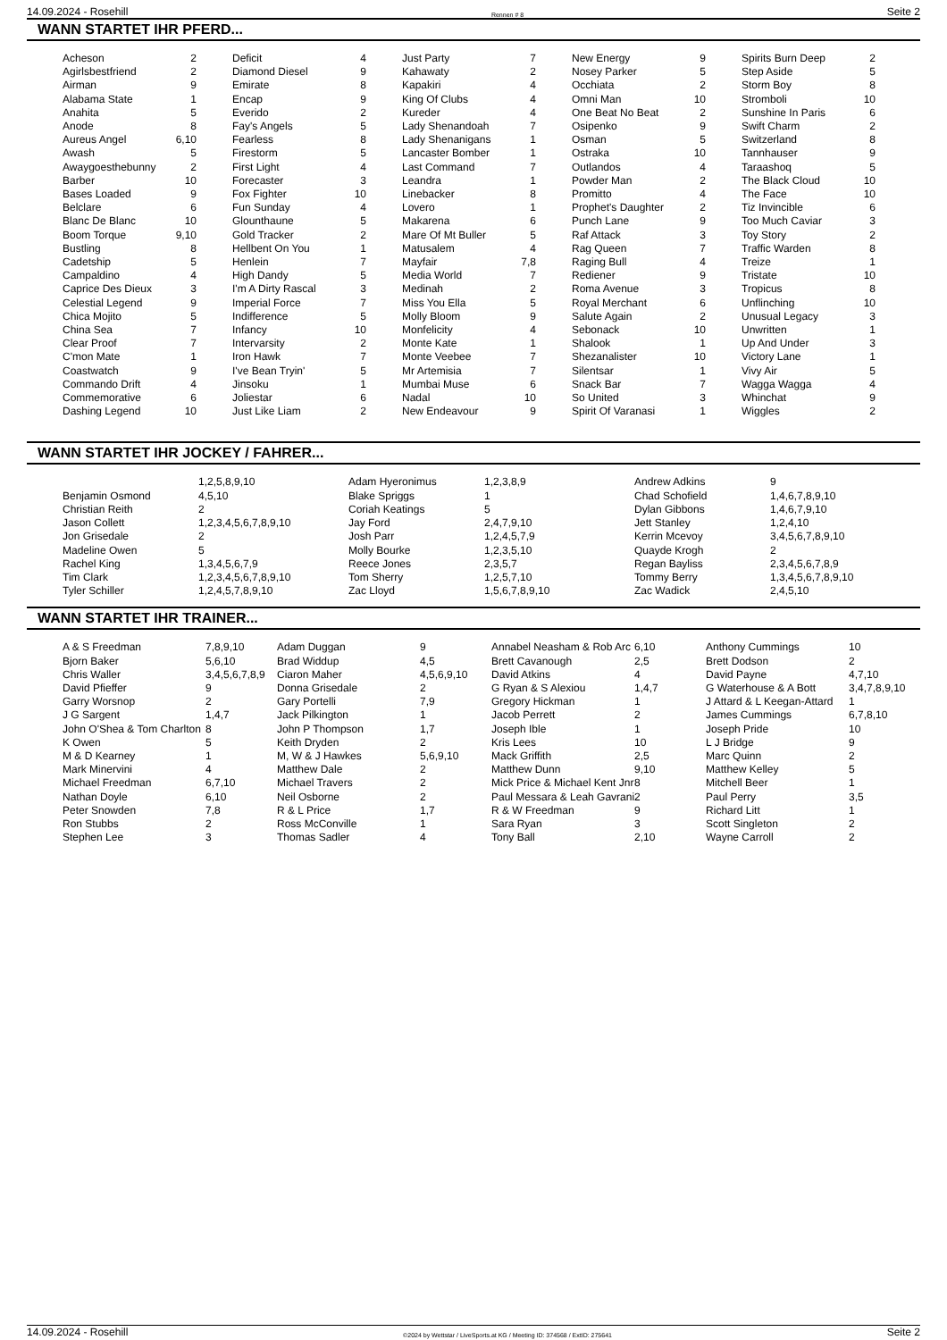14.09.2024 - Rosehill Rennen # 8 Seite 2
WANN STARTET IHR PFERD...
| Acheson | 2 | Deficit | 4 | Just Party | 7 | New Energy | 9 | Spirits Burn Deep | 2 |
| Agirlsbestfriend | 2 | Diamond Diesel | 9 | Kahawaty | 2 | Nosey Parker | 5 | Step Aside | 5 |
| Airman | 9 | Emirate | 8 | Kapakiri | 4 | Occhiata | 2 | Storm Boy | 8 |
| Alabama State | 1 | Encap | 9 | King Of Clubs | 4 | Omni Man | 10 | Stromboli | 10 |
| Anahita | 5 | Everido | 2 | Kureder | 4 | One Beat No Beat | 2 | Sunshine In Paris | 6 |
| Anode | 8 | Fay's Angels | 5 | Lady Shenandoah | 7 | Osipenko | 9 | Swift Charm | 2 |
| Aureus Angel | 6,10 | Fearless | 8 | Lady Shenanigans | 1 | Osman | 5 | Switzerland | 8 |
| Awash | 5 | Firestorm | 5 | Lancaster Bomber | 1 | Ostraka | 10 | Tannhauser | 9 |
| Awaygoesthebunny | 2 | First Light | 4 | Last Command | 7 | Outlandos | 4 | Taraashoq | 5 |
| Barber | 10 | Forecaster | 3 | Leandra | 1 | Powder Man | 2 | The Black Cloud | 10 |
| Bases Loaded | 9 | Fox Fighter | 10 | Linebacker | 8 | Promitto | 4 | The Face | 10 |
| Belclare | 6 | Fun Sunday | 4 | Lovero | 1 | Prophet's Daughter | 2 | Tiz Invincible | 6 |
| Blanc De Blanc | 10 | Glounthaune | 5 | Makarena | 6 | Punch Lane | 9 | Too Much Caviar | 3 |
| Boom Torque | 9,10 | Gold Tracker | 2 | Mare Of Mt Buller | 5 | Raf Attack | 3 | Toy Story | 2 |
| Bustling | 8 | Hellbent On You | 1 | Matusalem | 4 | Rag Queen | 7 | Traffic Warden | 8 |
| Cadetship | 5 | Henlein | 7 | Mayfair | 7,8 | Raging Bull | 4 | Treize | 1 |
| Campaldino | 4 | High Dandy | 5 | Media World | 7 | Rediener | 9 | Tristate | 10 |
| Caprice Des Dieux | 3 | I'm A Dirty Rascal | 3 | Medinah | 2 | Roma Avenue | 3 | Tropicus | 8 |
| Celestial Legend | 9 | Imperial Force | 7 | Miss You Ella | 5 | Royal Merchant | 6 | Unflinching | 10 |
| Chica Mojito | 5 | Indifference | 5 | Molly Bloom | 9 | Salute Again | 2 | Unusual Legacy | 3 |
| China Sea | 7 | Infancy | 10 | Monfelicity | 4 | Sebonack | 10 | Unwritten | 1 |
| Clear Proof | 7 | Intervarsity | 2 | Monte Kate | 1 | Shalook | 1 | Up And Under | 3 |
| C'mon Mate | 1 | Iron Hawk | 7 | Monte Veebee | 7 | Shezanalister | 10 | Victory Lane | 1 |
| Coastwatch | 9 | I've Bean Tryin' | 5 | Mr Artemisia | 7 | Silentsar | 1 | Vivy Air | 5 |
| Commando Drift | 4 | Jinsoku | 1 | Mumbai Muse | 6 | Snack Bar | 7 | Wagga Wagga | 4 |
| Commemorative | 6 | Joliestar | 6 | Nadal | 10 | So United | 3 | Whinchat | 9 |
| Dashing Legend | 10 | Just Like Liam | 2 | New Endeavour | 9 | Spirit Of Varanasi | 1 | Wiggles | 2 |
WANN STARTET IHR JOCKEY / FAHRER...
| | 1,2,5,8,9,10 | Adam Hyeronimus | 1,2,3,8,9 | Andrew Adkins | 9 |
| Benjamin Osmond | 4,5,10 | Blake Spriggs | 1 | Chad Schofield | 1,4,6,7,8,9,10 |
| Christian Reith | 2 | Coriah Keatings | 5 | Dylan Gibbons | 1,4,6,7,9,10 |
| Jason Collett | 1,2,3,4,5,6,7,8,9,10 | Jay Ford | 2,4,7,9,10 | Jett Stanley | 1,2,4,10 |
| Jon Grisedale | 2 | Josh Parr | 1,2,4,5,7,9 | Kerrin Mcevoy | 3,4,5,6,7,8,9,10 |
| Madeline Owen | 5 | Molly Bourke | 1,2,3,5,10 | Quayde Krogh | 2 |
| Rachel King | 1,3,4,5,6,7,9 | Reece Jones | 2,3,5,7 | Regan Bayliss | 2,3,4,5,6,7,8,9 |
| Tim Clark | 1,2,3,4,5,6,7,8,9,10 | Tom Sherry | 1,2,5,7,10 | Tommy Berry | 1,3,4,5,6,7,8,9,10 |
| Tyler Schiller | 1,2,4,5,7,8,9,10 | Zac Lloyd | 1,5,6,7,8,9,10 | Zac Wadick | 2,4,5,10 |
WANN STARTET IHR TRAINER...
| A & S Freedman | 7,8,9,10 | Adam Duggan | 9 | Annabel Neasham & Rob Arc | 6,10 | Anthony Cummings | 10 |
| Bjorn Baker | 5,6,10 | Brad Widdup | 4,5 | Brett Cavanough | 2,5 | Brett Dodson | 2 |
| Chris Waller | 3,4,5,6,7,8,9 | Ciaron Maher | 4,5,6,9,10 | David Atkins | 4 | David Payne | 4,7,10 |
| David Pfieffer | 9 | Donna Grisedale | 2 | G Ryan & S Alexiou | 1,4,7 | G Waterhouse & A Bott | 3,4,7,8,9,10 |
| Garry Worsnop | 2 | Gary Portelli | 7,9 | Gregory Hickman | 1 | J Attard & L Keegan-Attard | 1 |
| J G Sargent | 1,4,7 | Jack Pilkington | 1 | Jacob Perrett | 2 | James Cummings | 6,7,8,10 |
| John O'Shea & Tom Charlton | 8 | John P Thompson | 1,7 | Joseph Ible | 1 | Joseph Pride | 10 |
| K Owen | 5 | Keith Dryden | 2 | Kris Lees | 10 | L J Bridge | 9 |
| M & D Kearney | 1 | M, W & J Hawkes | 5,6,9,10 | Mack Griffith | 2,5 | Marc Quinn | 2 |
| Mark Minervini | 4 | Matthew Dale | 2 | Matthew Dunn | 9,10 | Matthew Kelley | 5 |
| Michael Freedman | 6,7,10 | Michael Travers | 2 | Mick Price & Michael Kent Jnr | 8 | Mitchell Beer | 1 |
| Nathan Doyle | 6,10 | Neil Osborne | 2 | Paul Messara & Leah Gavrani | 2 | Paul Perry | 3,5 |
| Peter Snowden | 7,8 | R & L Price | 1,7 | R & W Freedman | 9 | Richard Litt | 1 |
| Ron Stubbs | 2 | Ross McConville | 1 | Sara Ryan | 3 | Scott Singleton | 2 |
| Stephen Lee | 3 | Thomas Sadler | 4 | Tony Ball | 2,10 | Wayne Carroll | 2 |
14.09.2024 - Rosehill ©2024 by Wettstar / LiveSports.at KG / Meeting ID: 374568 / ExtID: 275641 Seite 2